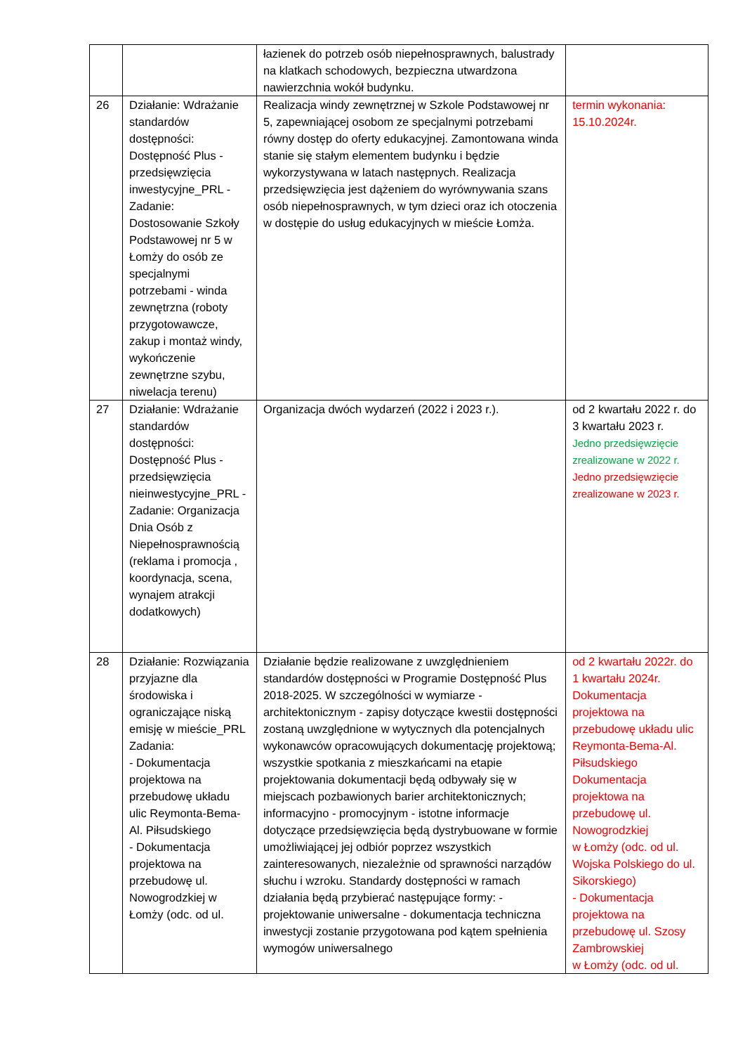| | | łazienek do potrzeb osób niepełnosprawnych, balustrady na klatkach schodowych, bezpieczna utwardzona nawierzchnia wokół budynku. | |
| 26 | Działanie: Wdrażanie standardów dostępności: Dostępność Plus - przedsięwzięcia inwestycyjne_PRL - Zadanie: Dostosowanie Szkoły Podstawowej nr 5 w Łomży do osób ze specjalnymi potrzebami - winda zewnętrzna (roboty przygotowawcze, zakup i montaż windy, wykończenie zewnętrzne szybu, niwelacja terenu) | Realizacja windy zewnętrznej w Szkole Podstawowej nr 5, zapewniającej osobom ze specjalnymi potrzebami równy dostęp do oferty edukacyjnej. Zamontowana winda stanie się stałym elementem budynku i będzie wykorzystywana w latach następnych. Realizacja przedsięwzięcia jest dążeniem do wyrównywania szans osób niepełnosprawnych, w tym dzieci oraz ich otoczenia w dostępie do usług edukacyjnych w mieście Łomża. | termin wykonania: 15.10.2024r. |
| 27 | Działanie: Wdrażanie standardów dostępności: Dostępność Plus - przedsięwzięcia nieinwestycyjne_PRL - Zadanie: Organizacja Dnia Osób z Niepełnosprawnością (reklama i promocja , koordynacja, scena, wynajem atrakcji dodatkowych) | Organizacja dwóch wydarzeń (2022 i 2023 r.). | od 2 kwartału 2022 r. do 3 kwartału 2023 r. Jedno przedsięwzięcie zrealizowane w 2022 r. Jedno przedsięwzięcie zrealizowane w 2023 r. |
| 28 | Działanie: Rozwiązania przyjazne dla środowiska i ograniczające niską emisję w mieście_PRL Zadania: - Dokumentacja projektowa na przebudowę układu ulic Reymonta-Bema-Al. Piłsudskiego - Dokumentacja projektowa na przebudowę ul. Nowogrodzkiej w Łomży (odc. od ul. | Działanie będzie realizowane z uwzględnieniem standardów dostępności w Programie Dostępność Plus 2018-2025. W szczególności w wymiarze - architektonicznym - zapisy dotyczące kwestii dostępności zostaną uwzględnione w wytycznych dla potencjalnych wykonawców opracowujących dokumentację projektową; wszystkie spotkania z mieszkańcami na etapie projektowania dokumentacji będą odbywały się w miejscach pozbawionych barier architektonicznych; informacyjno - promocyjnym - istotne informacje dotyczące przedsięwzięcia będą dystrybuowane w formie umożliwiającej jej odbiór poprzez wszystkich zainteresowanych, niezależnie od sprawności narządów słuchu i wzroku. Standardy dostępności w ramach działania będą przybierać następujące formy: - projektowanie uniwersalne - dokumentacja techniczna inwestycji zostanie przygotowana pod kątem spełnienia wymogów uniwersalnego | od 2 kwartału 2022r. do 1 kwartału 2024r. Dokumentacja projektowa na przebudowę układu ulic Reymonta-Bema-Al. Piłsudskiego Dokumentacja projektowa na przebudowę ul. Nowogrodzkiej w Łomży (odc. od ul. Wojska Polskiego do ul. Sikorskiego) - Dokumentacja projektowa na przebudowę ul. Szosy Zambrowskiej w Łomży (odc. od ul. |